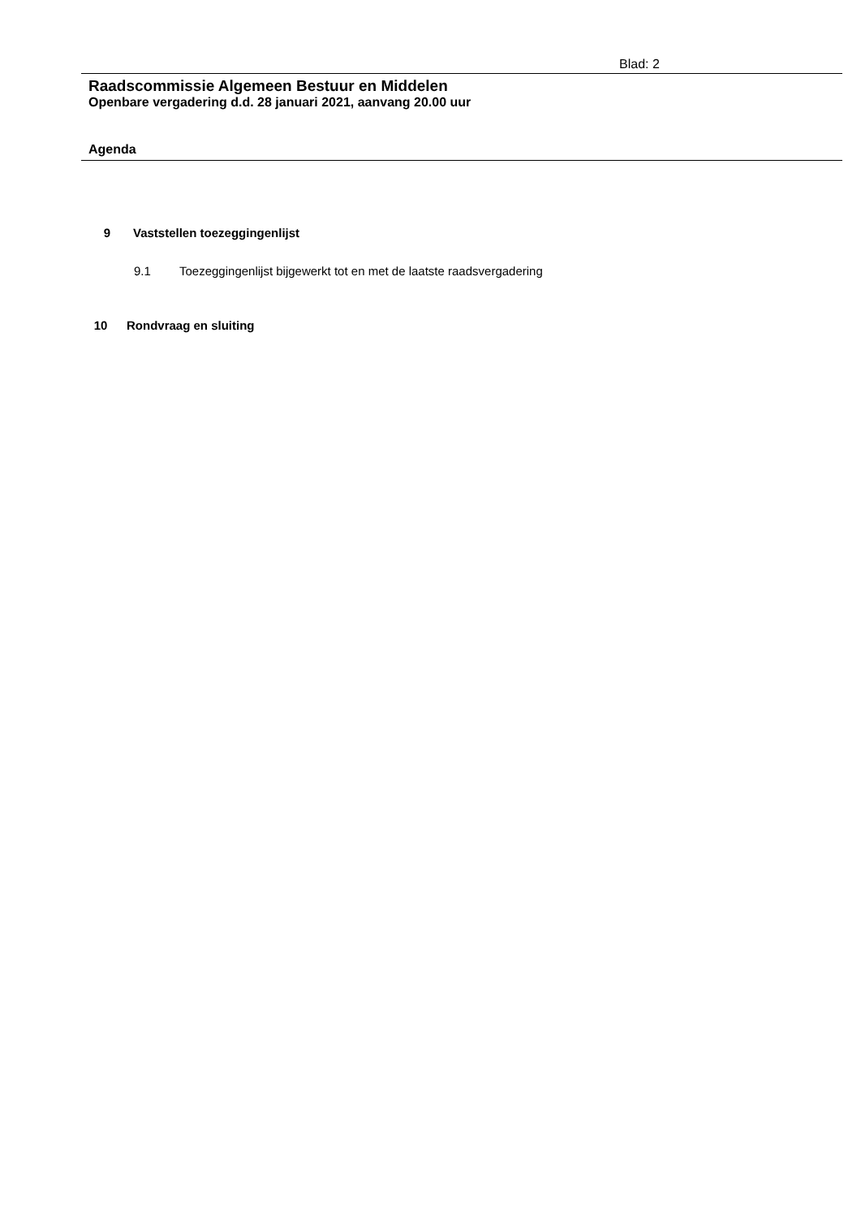Blad: 2
Raadscommissie Algemeen Bestuur en Middelen
Openbare vergadering d.d. 28 januari 2021, aanvang 20.00 uur
Agenda
9 Vaststellen toezeggingenlijst
9.1 Toezeggingenlijst bijgewerkt tot en met de laatste raadsvergadering
10 Rondvraag en sluiting